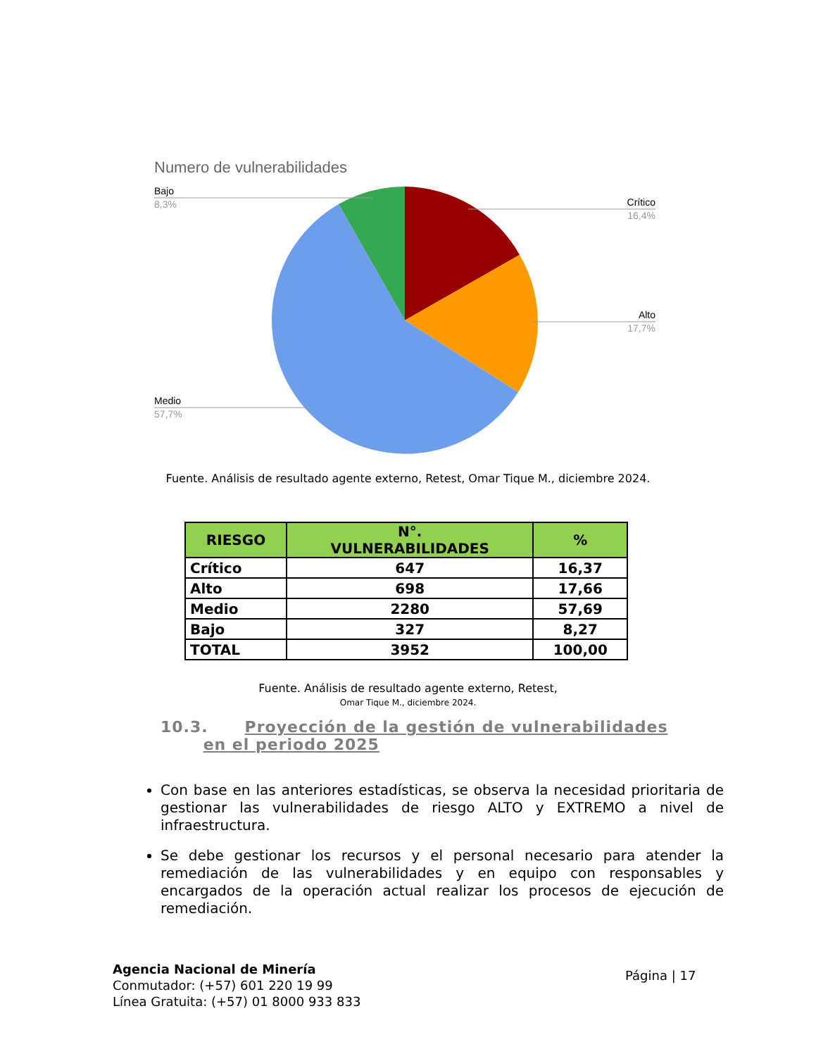Numero de vulnerabilidades
Bajo
8,3%
Crítico
16,4%
Alto
17,7%
Medio
57,7%
Fuente. Análisis de resultado agente externo, Retest, Omar Tique M., diciembre 2024.
| RIESGO | N°. VULNERABILIDADES | % |
| --- | --- | --- |
| Crítico | 647 | 16,37 |
| Alto | 698 | 17,66 |
| Medio | 2280 | 57,69 |
| Bajo | 327 | 8,27 |
| TOTAL | 3952 | 100,00 |
Fuente. Análisis de resultado agente externo, Retest,
Omar Tique M., diciembre 2024.
10.3. Proyección de la gestión de vulnerabilidades
en el periodo 2025
Con base en las anteriores estadísticas, se observa la necesidad prioritaria de gestionar las vulnerabilidades de riesgo ALTO y EXTREMO a nivel de infraestructura.
Se debe gestionar los recursos y el personal necesario para atender la remediación de las vulnerabilidades y en equipo con responsables y encargados de la operación actual realizar los procesos de ejecución de remediación.
Agencia Nacional de Minería
Conmutador: (+57) 601 220 19 99
Línea Gratuita: (+57) 01 8000 933 833
Página | 17